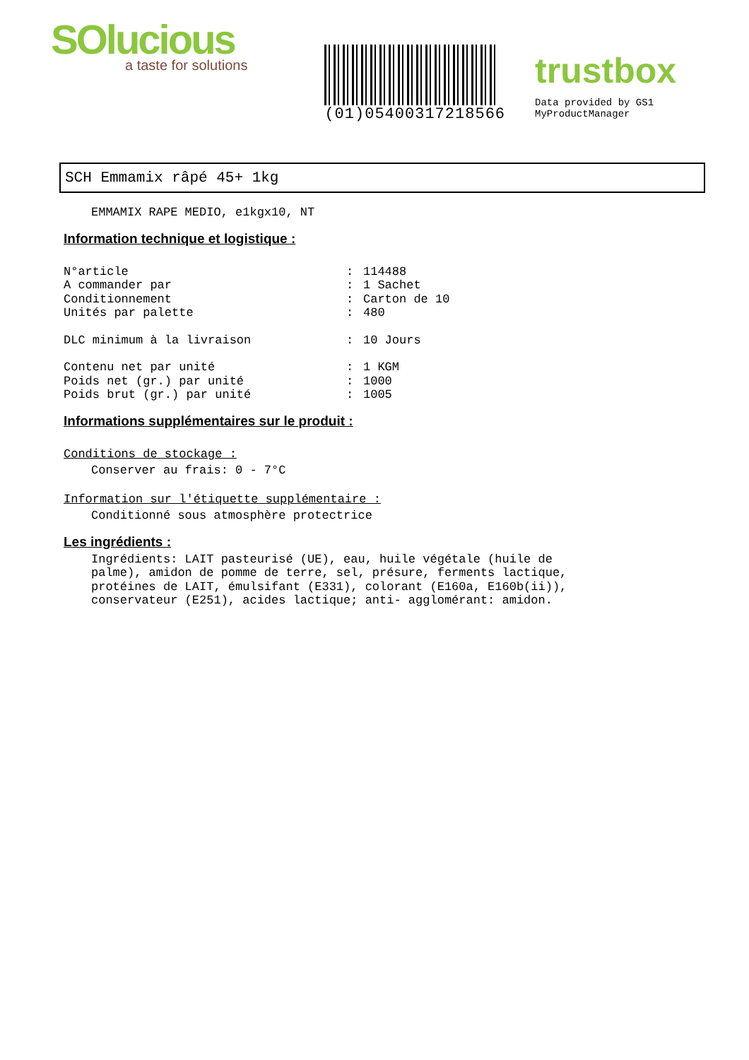SOlucious
a taste for solutions
(01)05400317218566
trustbox
Data provided by GS1 MyProductManager
SCH Emmamix râpé 45+ 1kg
EMMAMIX RAPE MEDIO, e1kgx10, NT
Information technique et logistique :
N°article: 114488
A commander par: 1 Sachet
Conditionnement: Carton de 10
Unités par palette: 480
DLC minimum à la livraison: 10 Jours
Contenu net par unité: 1 KGM
Poids net (gr.) par unité: 1000
Poids brut (gr.) par unité: 1005
Informations supplémentaires sur le produit :
Conditions de stockage :
Conserver au frais: 0 - 7°C
Information sur l'étiquette supplémentaire :
Conditionné sous atmosphère protectrice
Les ingrédients :
Ingrédients: LAIT pasteurisé (UE), eau, huile végétale (huile de
palme), amidon de pomme de terre, sel, présure, ferments lactique,
protéines de LAIT, émulsifant (E331), colorant (E160a, E160b(ii)),
conservateur (E251), acides lactique; anti- agglomérant: amidon.